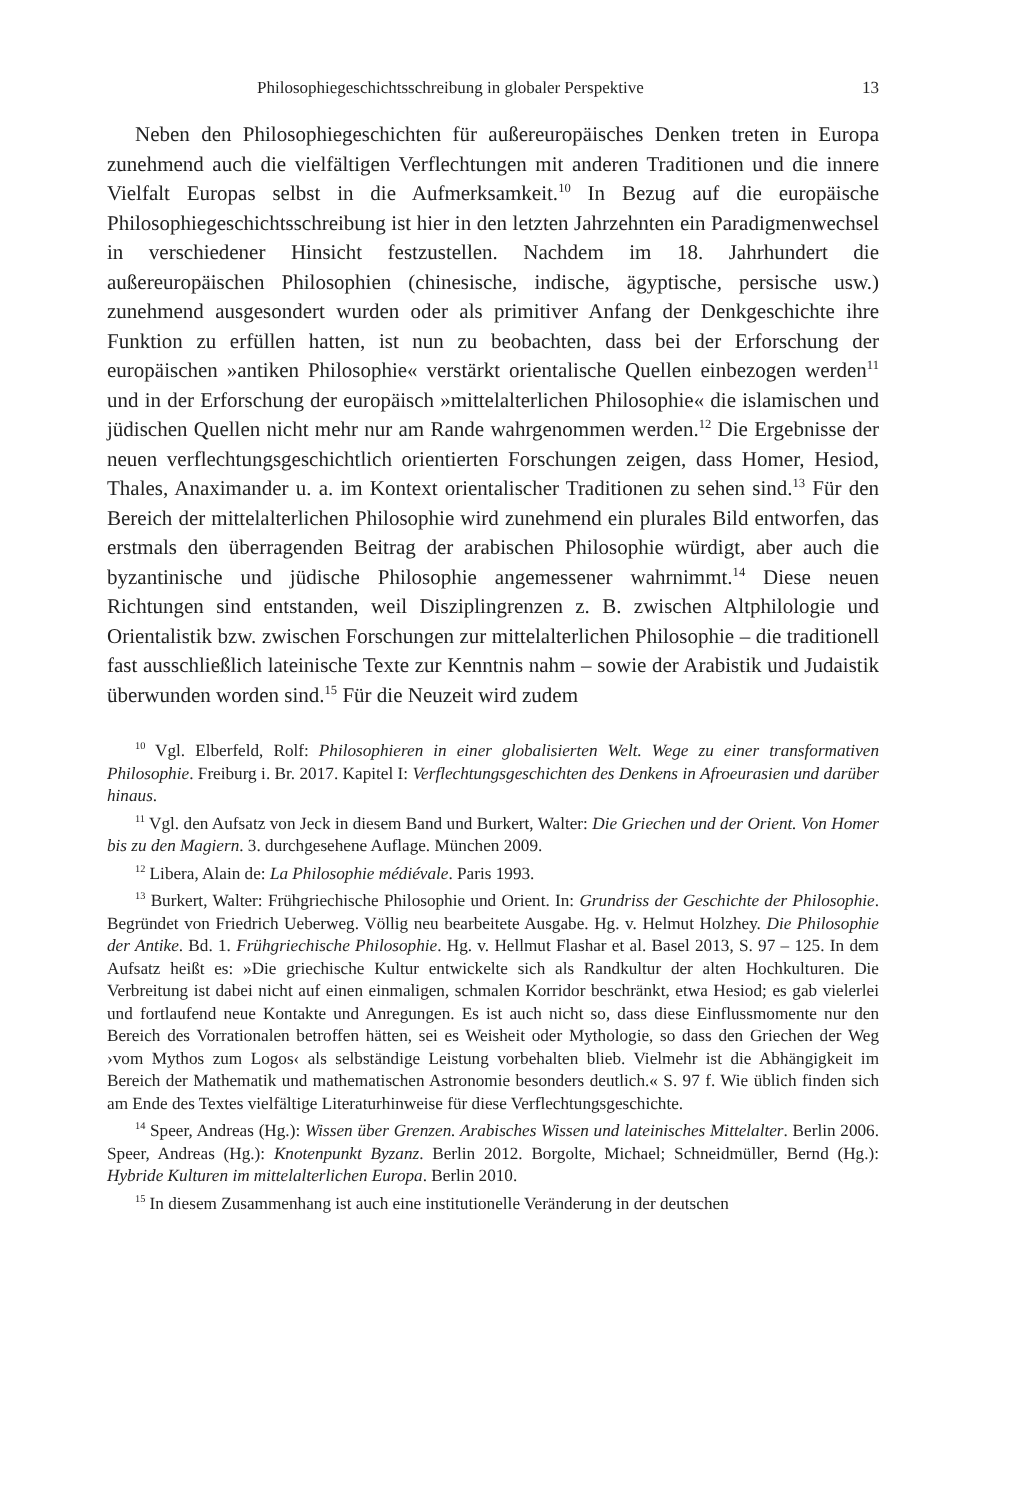Philosophiegeschichtsschreibung in globaler Perspektive 13
Neben den Philosophiegeschichten für außereuropäisches Denken treten in Europa zunehmend auch die vielfältigen Verflechtungen mit anderen Traditionen und die innere Vielfalt Europas selbst in die Aufmerksamkeit.<sup>10</sup> In Bezug auf die europäische Philosophiegeschichtsschreibung ist hier in den letzten Jahrzehnten ein Paradigmenwechsel in verschiedener Hinsicht festzustellen. Nachdem im 18. Jahrhundert die außereuropäischen Philosophien (chinesische, indische, ägyptische, persische usw.) zunehmend ausgesondert wurden oder als primitiver Anfang der Denkgeschichte ihre Funktion zu erfüllen hatten, ist nun zu beobachten, dass bei der Erforschung der europäischen »antiken Philosophie« verstärkt orientalische Quellen einbezogen werden<sup>11</sup> und in der Erforschung der europäisch »mittelalterlichen Philosophie« die islamischen und jüdischen Quellen nicht mehr nur am Rande wahrgenommen werden.<sup>12</sup> Die Ergebnisse der neuen verflechtungsgeschichtlich orientierten Forschungen zeigen, dass Homer, Hesiod, Thales, Anaximander u. a. im Kontext orientalischer Traditionen zu sehen sind.<sup>13</sup> Für den Bereich der mittelalterlichen Philosophie wird zunehmend ein plurales Bild entworfen, das erstmals den überragenden Beitrag der arabischen Philosophie würdigt, aber auch die byzantinische und jüdische Philosophie angemessener wahrnimmt.<sup>14</sup> Diese neuen Richtungen sind entstanden, weil Disziplingrenzen z. B. zwischen Altphilologie und Orientalistik bzw. zwischen Forschungen zur mittelalterlichen Philosophie – die traditionell fast ausschließlich lateinische Texte zur Kenntnis nahm – sowie der Arabistik und Judaistik überwunden worden sind.<sup>15</sup> Für die Neuzeit wird zudem
<sup>10</sup> Vgl. Elberfeld, Rolf: Philosophieren in einer globalisierten Welt. Wege zu einer transformativen Philosophie. Freiburg i. Br. 2017. Kapitel I: Verflechtungsgeschichten des Denkens in Afroeurasien und darüber hinaus.
<sup>11</sup> Vgl. den Aufsatz von Jeck in diesem Band und Burkert, Walter: Die Griechen und der Orient. Von Homer bis zu den Magiern. 3. durchgesehene Auflage. München 2009.
<sup>12</sup> Libera, Alain de: La Philosophie médiévale. Paris 1993.
<sup>13</sup> Burkert, Walter: Frühgriechische Philosophie und Orient. In: Grundriss der Geschichte der Philosophie. Begründet von Friedrich Ueberweg. Völlig neu bearbeitete Ausgabe. Hg. v. Helmut Holzhey. Die Philosophie der Antike. Bd. 1. Frühgriechische Philosophie. Hg. v. Hellmut Flashar et al. Basel 2013, S. 97 – 125. In dem Aufsatz heißt es: »Die griechische Kultur entwickelte sich als Randkultur der alten Hochkulturen. Die Verbreitung ist dabei nicht auf einen einmaligen, schmalen Korridor beschränkt, etwa Hesiod; es gab vielerlei und fortlaufend neue Kontakte und Anregungen. Es ist auch nicht so, dass diese Einflussmomente nur den Bereich des Vorrationalen betroffen hätten, sei es Weisheit oder Mythologie, so dass den Griechen der Weg ›vom Mythos zum Logos‹ als selbständige Leistung vorbehalten blieb. Vielmehr ist die Abhängigkeit im Bereich der Mathematik und mathematischen Astronomie besonders deutlich.« S. 97 f. Wie üblich finden sich am Ende des Textes vielfältige Literaturhinweise für diese Verflechtungsgeschichte.
<sup>14</sup> Speer, Andreas (Hg.): Wissen über Grenzen. Arabisches Wissen und lateinisches Mittelalter. Berlin 2006. Speer, Andreas (Hg.): Knotenpunkt Byzanz. Berlin 2012. Borgolte, Michael; Schneidmüller, Bernd (Hg.): Hybride Kulturen im mittelalterlichen Europa. Berlin 2010.
<sup>15</sup> In diesem Zusammenhang ist auch eine institutionelle Veränderung in der deutschen